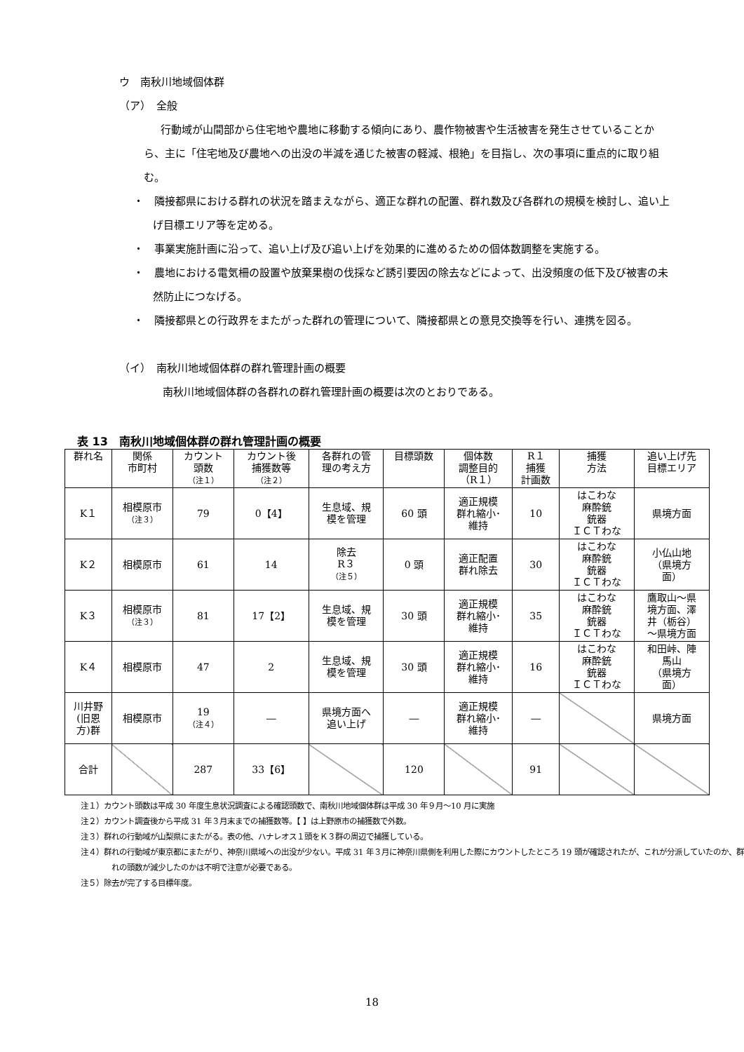ウ　南秋川地域個体群
（ア）　全般
行動域が山間部から住宅地や農地に移動する傾向にあり、農作物被害や生活被害を発生させていることから、主に「住宅地及び農地への出没の半減を通じた被害の軽減、根絶」を目指し、次の事項に重点的に取り組む。
・　隣接都県における群れの状況を踏まえながら、適正な群れの配置、群れ数及び各群れの規模を検討し、追い上げ目標エリア等を定める。
・　事業実施計画に沿って、追い上げ及び追い上げを効果的に進めるための個体数調整を実施する。
・　農地における電気柵の設置や放棄果樹の伐採など誘引要因の除去などによって、出没頻度の低下及び被害の未然防止につなげる。
・　隣接都県との行政界をまたがった群れの管理について、隣接都県との意見交換等を行い、連携を図る。
（イ）　南秋川地域個体群の群れ管理計画の概要
南秋川地域個体群の各群れの群れ管理計画の概要は次のとおりである。
表 13　南秋川地域個体群の群れ管理計画の概要
| 群れ名 | 関係 市町村 | カウント 頭数 （注１） | カウント後 捕獲数等 （注２） | 各群れの管 理の考え方 | 目標頭数 | 個体数 調整目的 （R１） | R１ 捕獲 計画数 | 捕獲 方法 | 追い上げ先 目標エリア |
| --- | --- | --- | --- | --- | --- | --- | --- | --- | --- |
| K１ | 相模原市 （注３） | 79 | 0【4】 | 生息域、規 模を管理 | 60 頭 | 適正規模 群れ縮小･ 維持 | 10 | はこわな 麻酔銃 銃器 ＩＣＴわな | 県境方面 |
| K２ | 相模原市 | 61 | 14 | 除去 R３ （注５） | 0 頭 | 適正配置 群れ除去 | 30 | はこわな 麻酔銃 銃器 ＩＣＴわな | 小仏山地 （県境方 面） |
| K３ | 相模原市 （注３） | 81 | 17【2】 | 生息域、規 模を管理 | 30 頭 | 適正規模 群れ縮小･ 維持 | 35 | はこわな 麻酔銃 銃器 ＩＣＴわな | 鷹取山～県 境方面、澤 井（栃谷） ～県境方面 |
| K４ | 相模原市 | 47 | 2 | 生息域、規 模を管理 | 30 頭 | 適正規模 群れ縮小･ 維持 | 16 | はこわな 麻酔銃 銃器 ＩＣＴわな | 和田峠、陣 馬山 （県境方 面） |
| 川井野 (旧恩 方)群 | 相模原市 | 19 （注４） | ― | 県境方面へ 追い上げ | ― | 適正規模 群れ縮小･ 維持 | ― | | 県境方面 |
| 合計 | | 287 | 33【6】 | | 120 | | 91 | | |
注１）カウント頭数は平成 30 年度生息状況調査による確認頭数で、南秋川地域個体群は平成 30 年９月～10 月に実施
注２）カウント調査後から平成 31 年３月末までの捕獲数等。【 】は上野原市の捕獲数で外数。
注３）群れの行動域が山梨県にまたがる。表の他、ハナレオス１頭をＫ３群の周辺で捕獲している。
注４）群れの行動域が東京都にまたがり、神奈川県域への出没が少ない。平成 31 年３月に神奈川県側を利用した際にカウントしたところ 19 頭が確認されたが、これが分派していたのか、群れの頭数が減少したのかは不明で注意が必要である。
注５）除去が完了する目標年度。
18